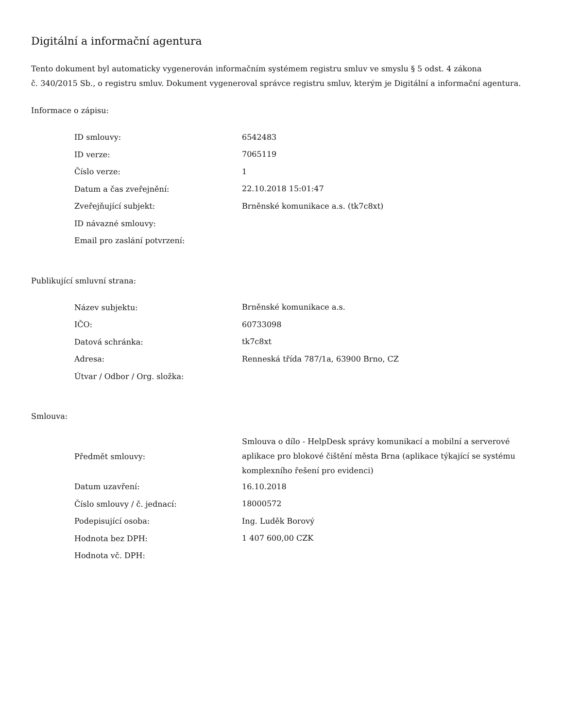Digitální a informační agentura
Tento dokument byl automaticky vygenerován informačním systémem registru smluv ve smyslu § 5 odst. 4 zákona
č. 340/2015 Sb., o registru smluv. Dokument vygeneroval správce registru smluv, kterým je Digitální a informační agentura.
Informace o zápisu:
| ID smlouvy: | 6542483 |
| ID verze: | 7065119 |
| Číslo verze: | 1 |
| Datum a čas zveřejnění: | 22.10.2018 15:01:47 |
| Zveřejňující subjekt: | Brněnské komunikace a.s. (tk7c8xt) |
| ID návazné smlouvy: | |
| Email pro zaslání potvrzení: | |
Publikující smluvní strana:
| Název subjektu: | Brněnské komunikace a.s. |
| IČO: | 60733098 |
| Datová schránka: | tk7c8xt |
| Adresa: | Renneská třída 787/1a, 63900 Brno, CZ |
| Útvar / Odbor / Org. složka: | |
Smlouva:
| Předmět smlouvy: | Smlouva o dílo - HelpDesk správy komunikací a mobilní a serverové aplikace pro blokové čištění města Brna (aplikace týkající se systému komplexního řešení pro evidenci) |
| Datum uzavření: | 16.10.2018 |
| Číslo smlouvy / č. jednací: | 18000572 |
| Podepisující osoba: | Ing. Luděk Borový |
| Hodnota bez DPH: | 1 407 600,00 CZK |
| Hodnota vč. DPH: | |